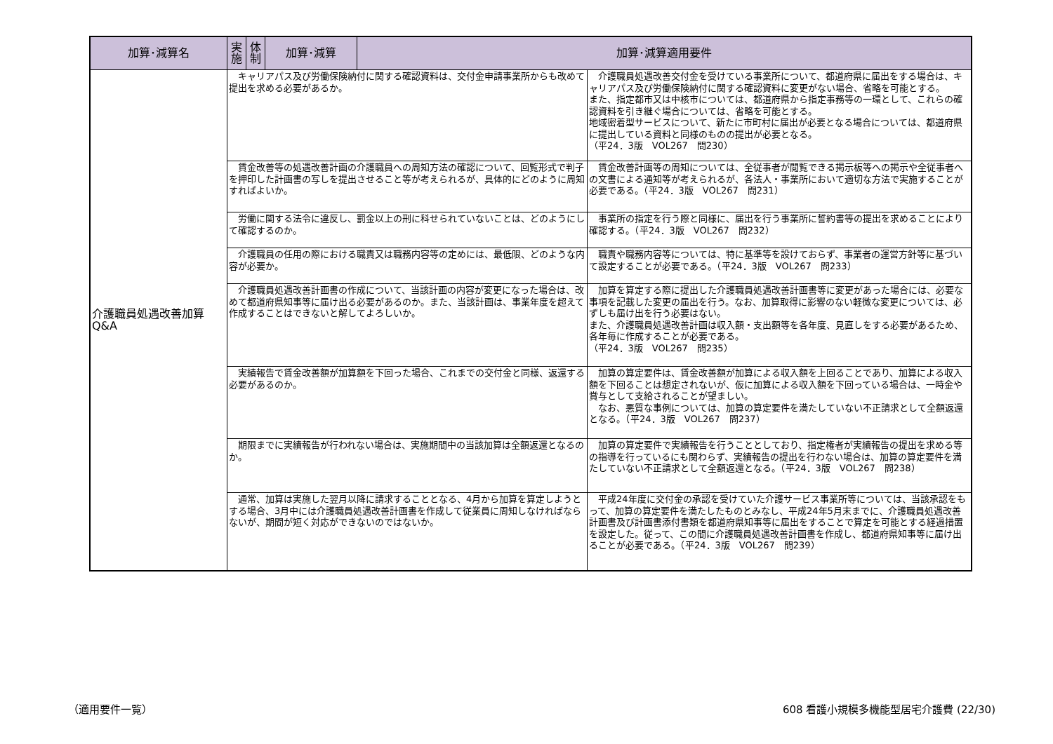| 加算･減算名 | 実施 | 体制 | 加算･減算 | 加算･減算適用要件 |
| --- | --- | --- | --- | --- |
| 介護職員処遇改善加算 Q&A | / キャリアパス及び労働保険納付に関する確認資料は、交付金申請事業所からも改めて提出を求める必要があるか。 / 介護職員処遇改善交付金を受けている事業所について、都道府県に届出をする場合は、キャリアパス及び労働保険納付に関する確認資料に変更がない場合、省略を可能とする。 また、指定都市又は中核市については、都道府県から指定事務等の一環として、これらの確認資料を引き継ぐ場合については、省略を可能とする。 地域密着型サービスについて、新たに市町村に届出が必要となる場合については、都道府県に提出している資料と同様のものの提出が必要となる。 （平24．3版 VOL267 問230） / / 賃金改善等の処遇改善計画の介護職員への周知方法の確認について、回覧形式で判子を押印した計画書の写しを提出させること等が考えられるが、具体的にどのように周知すればよいか。 / 賃金改善計画等の周知については、全従事者が閲覧できる掲示板等への掲示や全従事者への文書による通知等が考えられるが、各法人・事業所において適切な方法で実施することが必要である。（平24．3版 VOL267 問231） / / 労働に関する法令に違反し、罰金以上の刑に科せられていないことは、どのようにして確認するのか。 / 事業所の指定を行う際と同様に、届出を行う事業所に誓約書等の提出を求めることにより確認する。（平24．3版 VOL267 問232） / / 介護職員の任用の際における職責又は職務内容等の定めには、最低限、どのような内容が必要か。 / 職責や職務内容等については、特に基準等を設けておらず、事業者の運営方針等に基づいて設定することが必要である。（平24．3版 VOL267 問233） / / 介護職員処遇改善計画書の作成について、当該計画の内容が変更になった場合は、改めて都道府県知事等に届け出る必要があるのか。また、当該計画は、事業年度を超えて作成することはできないと解してよろしいか。 / 加算を算定する際に提出した介護職員処遇改善計画書等に変更があった場合には、必要な事項を記載した変更の届出を行う。なお、加算取得に影響のない軽微な変更については、必ずしも届け出を行う必要はない。 また、介護職員処遇改善計画は収入額・支出額等を各年度、見直しをする必要があるため、各年毎に作成することが必要である。 （平24．3版 VOL267 問235） / / 実績報告で賃金改善額が加算額を下回った場合、これまでの交付金と同様、返還する必要があるのか。 / 加算の算定要件は、賃金改善額が加算による収入額を上回ることであり、加算による収入額を下回ることは想定されないが、仮に加算による収入額を下回っている場合は、一時金や賞与として支給されることが望ましい。 なお、悪質な事例については、加算の算定要件を満たしていない不正請求として全額返還となる。（平24．3版 VOL267 問237） / / 期限までに実績報告が行われない場合は、実施期間中の当該加算は全額返還となるのか。 / 加算の算定要件で実績報告を行うこととしており、指定権者が実績報告の提出を求める等の指導を行っているにも関わらず、実績報告の提出を行わない場合は、加算の算定要件を満たしていない不正請求として全額返還となる。（平24．3版 VOL267 問238） / / 通常、加算は実施した翌月以降に請求することとなる、4月から加算を算定しようとする場合、3月中には介護職員処遇改善計画書を作成して従業員に周知しなければならないが、期間が短く対応ができないのではないか。 / 平成24年度に交付金の承認を受けていた介護サービス事業所等については、当該承認をもって、加算の算定要件を満たしたものとみなし、平成24年5月末までに、介護職員処遇改善計画書及び計画書添付書類を都道府県知事等に届出をすることで算定を可能とする経過措置を設定した。従って、この間に介護職員処遇改善計画書を作成し、都道府県知事等に届け出ることが必要である。（平24．3版 VOL267 問239） / | | | |
（適用要件一覧）
608 看護小規模多機能型居宅介護費 (22/30)